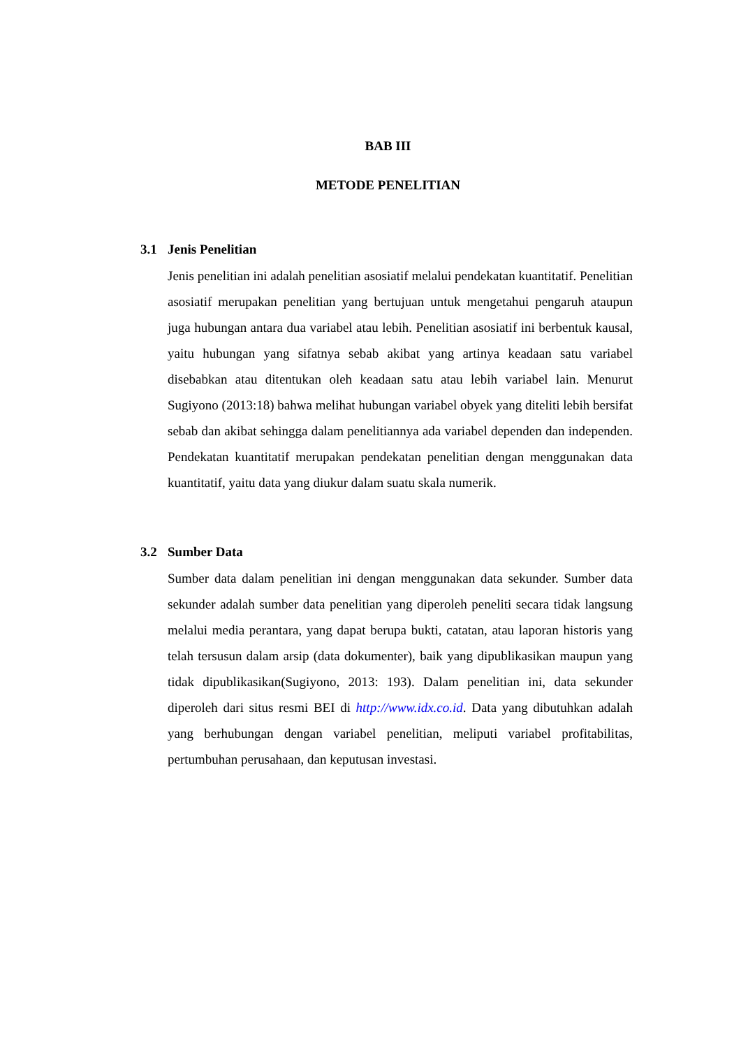BAB III
METODE PENELITIAN
3.1 Jenis Penelitian
Jenis penelitian ini adalah penelitian asosiatif melalui pendekatan kuantitatif. Penelitian asosiatif merupakan penelitian yang bertujuan untuk mengetahui pengaruh ataupun juga hubungan antara dua variabel atau lebih. Penelitian asosiatif ini berbentuk kausal, yaitu hubungan yang sifatnya sebab akibat yang artinya keadaan satu variabel disebabkan atau ditentukan oleh keadaan satu atau lebih variabel lain. Menurut Sugiyono (2013:18) bahwa melihat hubungan variabel obyek yang diteliti lebih bersifat sebab dan akibat sehingga dalam penelitiannya ada variabel dependen dan independen. Pendekatan kuantitatif merupakan pendekatan penelitian dengan menggunakan data kuantitatif, yaitu data yang diukur dalam suatu skala numerik.
3.2 Sumber Data
Sumber data dalam penelitian ini dengan menggunakan data sekunder. Sumber data sekunder adalah sumber data penelitian yang diperoleh peneliti secara tidak langsung melalui media perantara, yang dapat berupa bukti, catatan, atau laporan historis yang telah tersusun dalam arsip (data dokumenter), baik yang dipublikasikan maupun yang tidak dipublikasikan(Sugiyono, 2013: 193). Dalam penelitian ini, data sekunder diperoleh dari situs resmi BEI di http://www.idx.co.id. Data yang dibutuhkan adalah yang berhubungan dengan variabel penelitian, meliputi variabel profitabilitas, pertumbuhan perusahaan, dan keputusan investasi.